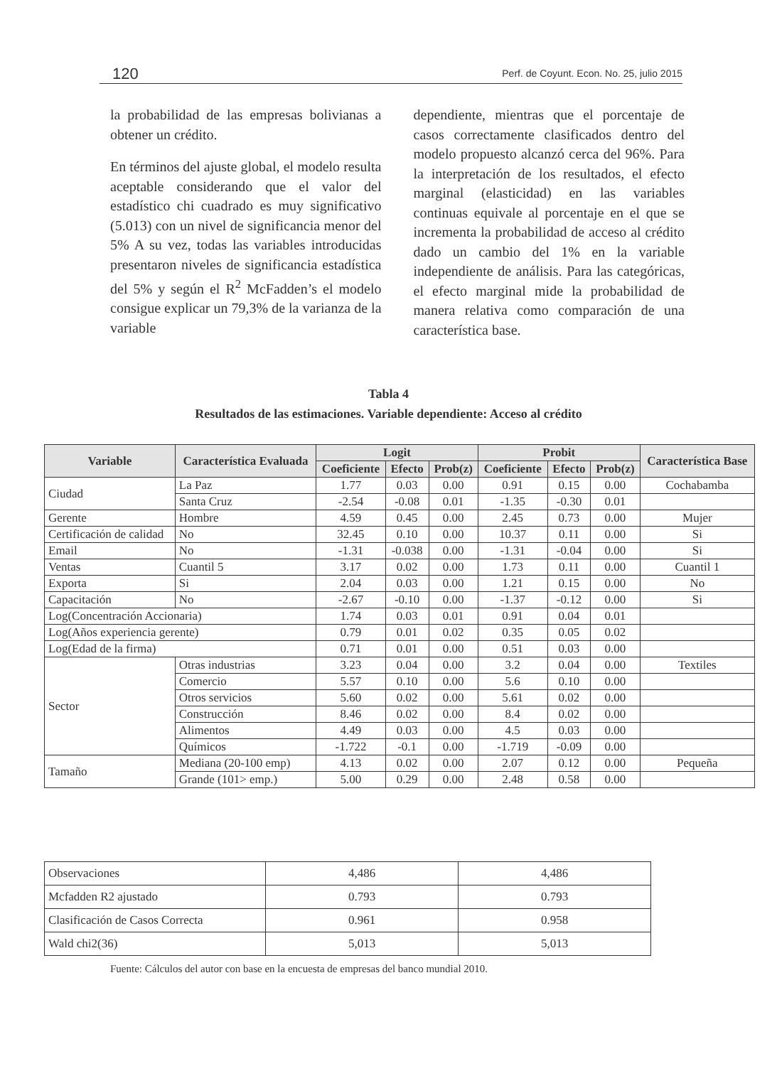120 Perf. de Coyunt. Econ. No. 25, julio 2015
la probabilidad de las empresas bolivianas a obtener un crédito.
En términos del ajuste global, el modelo resulta aceptable considerando que el valor del estadístico chi cuadrado es muy significativo (5.013) con un nivel de significancia menor del 5% A su vez, todas las variables introducidas presentaron niveles de significancia estadística del 5% y según el R<sup>2</sup> McFadden’s el modelo consigue explicar un 79,3% de la varianza de la variable
dependiente, mientras que el porcentaje de casos correctamente clasificados dentro del modelo propuesto alcanzó cerca del 96%. Para la interpretación de los resultados, el efecto marginal (elasticidad) en las variables continuas equivale al porcentaje en el que se incrementa la probabilidad de acceso al crédito dado un cambio del 1% en la variable independiente de análisis. Para las categóricas, el efecto marginal mide la probabilidad de manera relativa como comparación de una característica base.
Tabla 4
Resultados de las estimaciones. Variable dependiente: Acceso al crédito
| Variable | Característica Evaluada | Logit | | | Probit | | | Característica Base |
| --- | --- | --- | --- | --- | --- | --- | --- | --- |
| | | Coeficiente | Efecto | Prob(z) | Coeficiente | Efecto | Prob(z) | |
| Ciudad | La Paz | 1.77 | 0.03 | 0.00 | 0.91 | 0.15 | 0.00 | Cochabamba |
| | Santa Cruz | -2.54 | -0.08 | 0.01 | -1.35 | -0.30 | 0.01 | |
| Gerente | Hombre | 4.59 | 0.45 | 0.00 | 2.45 | 0.73 | 0.00 | Mujer |
| Certificación de calidad | No | 32.45 | 0.10 | 0.00 | 10.37 | 0.11 | 0.00 | Si |
| Email | No | -1.31 | -0.038 | 0.00 | -1.31 | -0.04 | 0.00 | Si |
| Ventas | Cuantil 5 | 3.17 | 0.02 | 0.00 | 1.73 | 0.11 | 0.00 | Cuantil 1 |
| Exporta | Si | 2.04 | 0.03 | 0.00 | 1.21 | 0.15 | 0.00 | No |
| Capacitación | No | -2.67 | -0.10 | 0.00 | -1.37 | -0.12 | 0.00 | Si |
| Log(Concentración Accionaria) | | 1.74 | 0.03 | 0.01 | 0.91 | 0.04 | 0.01 | |
| Log(Años experiencia gerente) | | 0.79 | 0.01 | 0.02 | 0.35 | 0.05 | 0.02 | |
| Log(Edad de la firma) | | 0.71 | 0.01 | 0.00 | 0.51 | 0.03 | 0.00 | |
| Sector | Otras industrias | 3.23 | 0.04 | 0.00 | 3.2 | 0.04 | 0.00 | Textiles |
| | Comercio | 5.57 | 0.10 | 0.00 | 5.6 | 0.10 | 0.00 | |
| | Otros servicios | 5.60 | 0.02 | 0.00 | 5.61 | 0.02 | 0.00 | |
| | Construcción | 8.46 | 0.02 | 0.00 | 8.4 | 0.02 | 0.00 | |
| | Alimentos | 4.49 | 0.03 | 0.00 | 4.5 | 0.03 | 0.00 | |
| | Químicos | -1.722 | -0.1 | 0.00 | -1.719 | -0.09 | 0.00 | |
| Tamaño | Mediana (20-100 emp) | 4.13 | 0.02 | 0.00 | 2.07 | 0.12 | 0.00 | Pequeña |
| | Grande (101> emp.) | 5.00 | 0.29 | 0.00 | 2.48 | 0.58 | 0.00 | |
| Observaciones | 4,486 | 4,486 |
| Mcfadden R2 ajustado | 0.793 | 0.793 |
| Clasificación de Casos Correcta | 0.961 | 0.958 |
| Wald chi2(36) | 5,013 | 5,013 |
Fuente: Cálculos del autor con base en la encuesta de empresas del banco mundial 2010.